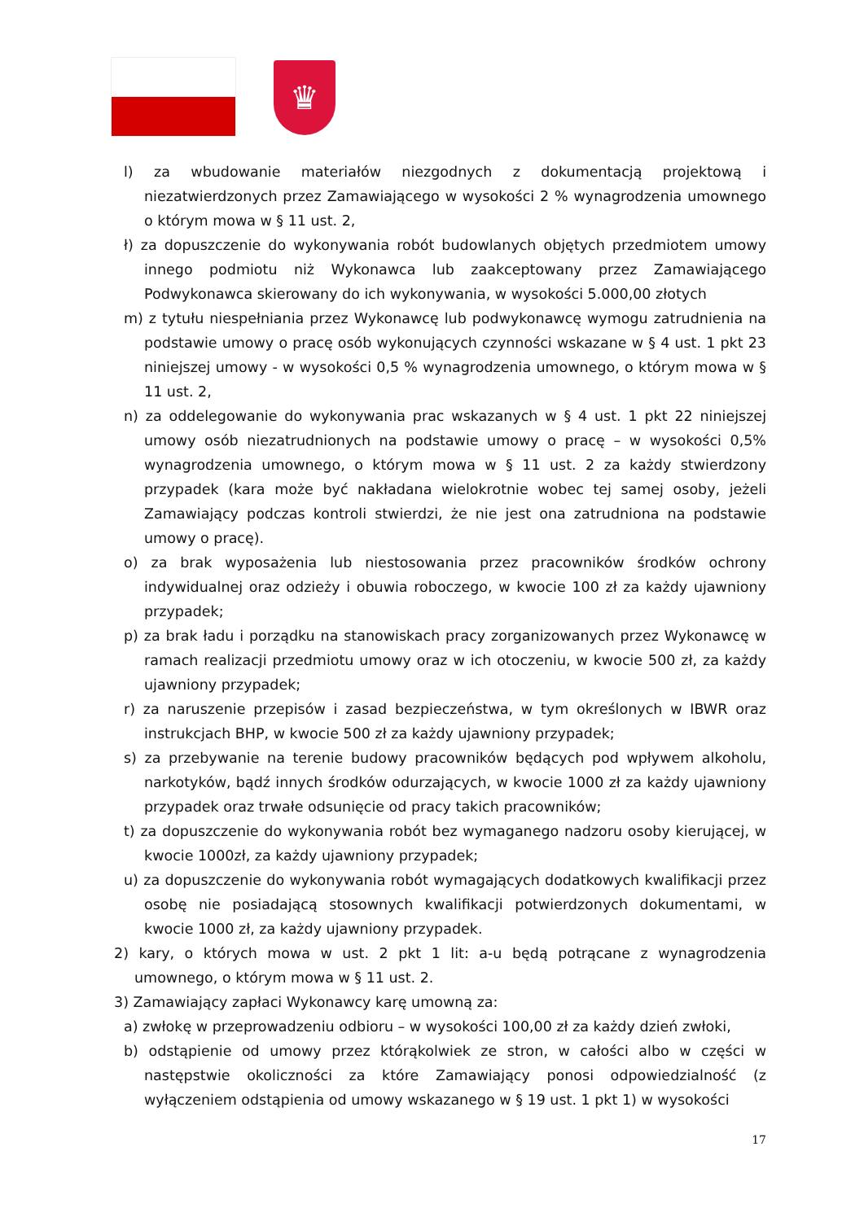♛
l) za wbudowanie materiałów niezgodnych z dokumentacją projektową i niezatwierdzonych przez Zamawiającego w wysokości 2 % wynagrodzenia umownego o którym mowa w § 11 ust. 2,
ł) za dopuszczenie do wykonywania robót budowlanych objętych przedmiotem umowy innego podmiotu niż Wykonawca lub zaakceptowany przez Zamawiającego Podwykonawca skierowany do ich wykonywania, w wysokości 5.000,00 złotych
m) z tytułu niespełniania przez Wykonawcę lub podwykonawcę wymogu zatrudnienia na podstawie umowy o pracę osób wykonujących czynności wskazane w § 4 ust. 1 pkt 23 niniejszej umowy - w wysokości 0,5 % wynagrodzenia umownego, o którym mowa w § 11 ust. 2,
n) za oddelegowanie do wykonywania prac wskazanych w § 4 ust. 1 pkt 22 niniejszej umowy osób niezatrudnionych na podstawie umowy o pracę – w wysokości 0,5% wynagrodzenia umownego, o którym mowa w § 11 ust. 2 za każdy stwierdzony przypadek (kara może być nakładana wielokrotnie wobec tej samej osoby, jeżeli Zamawiający podczas kontroli stwierdzi, że nie jest ona zatrudniona na podstawie umowy o pracę).
o) za brak wyposażenia lub niestosowania przez pracowników środków ochrony indywidualnej oraz odzieży i obuwia roboczego, w kwocie 100 zł za każdy ujawniony przypadek;
p) za brak ładu i porządku na stanowiskach pracy zorganizowanych przez Wykonawcę w ramach realizacji przedmiotu umowy oraz w ich otoczeniu, w kwocie 500 zł, za każdy ujawniony przypadek;
r) za naruszenie przepisów i zasad bezpieczeństwa, w tym określonych w IBWR oraz instrukcjach BHP, w kwocie 500 zł za każdy ujawniony przypadek;
s) za przebywanie na terenie budowy pracowników będących pod wpływem alkoholu, narkotyków, bądź innych środków odurzających, w kwocie 1000 zł za każdy ujawniony przypadek oraz trwałe odsunięcie od pracy takich pracowników;
t) za dopuszczenie do wykonywania robót bez wymaganego nadzoru osoby kierującej, w kwocie 1000zł, za każdy ujawniony przypadek;
u) za dopuszczenie do wykonywania robót wymagających dodatkowych kwalifikacji przez osobę nie posiadającą stosownych kwalifikacji potwierdzonych dokumentami, w kwocie 1000 zł, za każdy ujawniony przypadek.
2) kary, o których mowa w ust. 2 pkt 1 lit: a-u będą potrącane z wynagrodzenia umownego, o którym mowa w § 11 ust. 2.
3) Zamawiający zapłaci Wykonawcy karę umowną za:
a) zwłokę w przeprowadzeniu odbioru – w wysokości 100,00 zł za każdy dzień zwłoki,
b) odstąpienie od umowy przez którąkolwiek ze stron, w całości albo w części w następstwie okoliczności za które Zamawiający ponosi odpowiedzialność (z wyłączeniem odstąpienia od umowy wskazanego w § 19 ust. 1 pkt 1) w wysokości
17